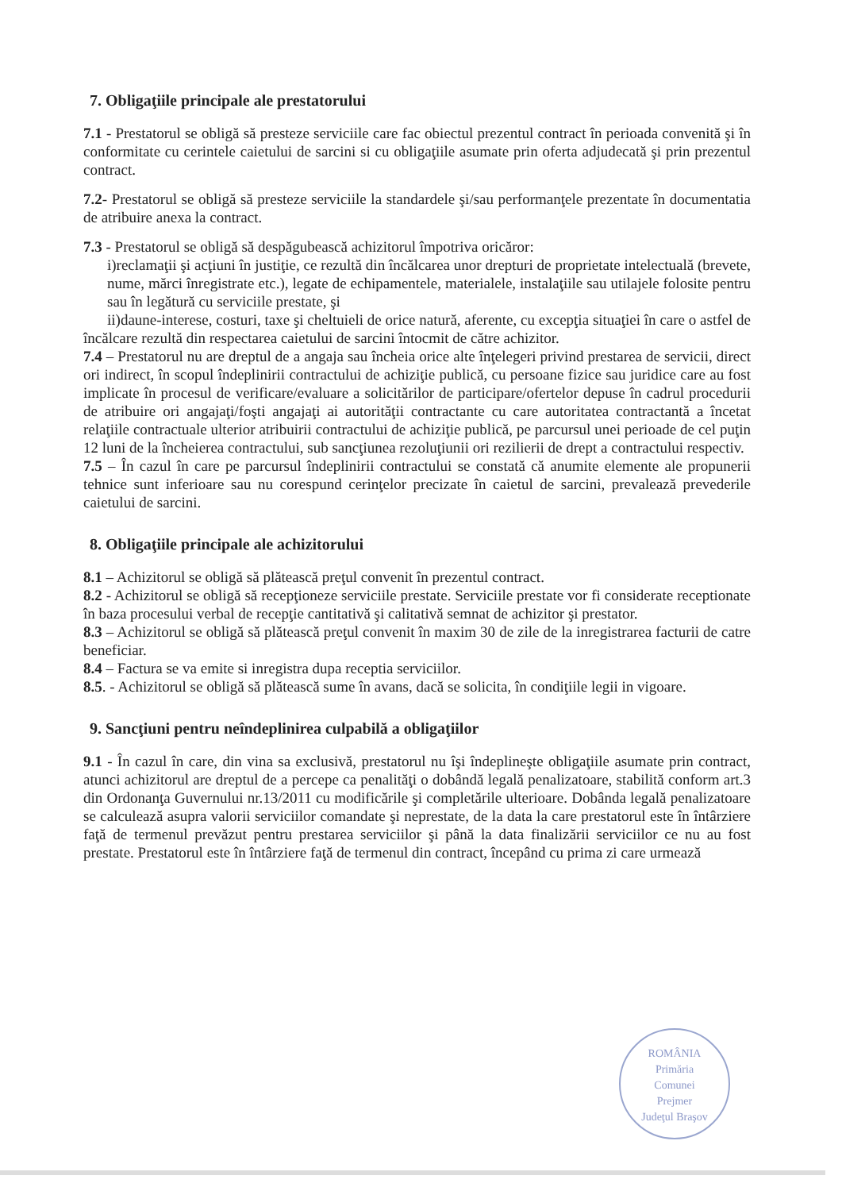7. Obligaţiile principale ale prestatorului
7.1 - Prestatorul se obligă să presteze serviciile care fac obiectul prezentul contract în perioada convenită şi în conformitate cu cerintele caietului de sarcini si cu obligaţiile asumate prin oferta adjudecată şi prin prezentul contract.
7.2- Prestatorul se obligă să presteze serviciile la standardele şi/sau performanţele prezentate în documentatia de atribuire anexa la contract.
7.3 - Prestatorul se obligă să despăgubească achizitorul împotriva oricăror:
i)reclamaţii şi acţiuni în justiţie, ce rezultă din încălcarea unor drepturi de proprietate intelectuală (brevete, nume, mărci înregistrate etc.), legate de echipamentele, materialele, instalaţiile sau utilajele folosite pentru sau în legătură cu serviciile prestate, şi
ii)daune-interese, costuri, taxe şi cheltuieli de orice natură, aferente, cu excepţia situaţiei în care o astfel de încălcare rezultă din respectarea caietului de sarcini întocmit de către achizitor.
7.4 – Prestatorul nu are dreptul de a angaja sau încheia orice alte înţelegeri privind prestarea de servicii, direct ori indirect, în scopul îndeplinirii contractului de achiziţie publică, cu persoane fizice sau juridice care au fost implicate în procesul de verificare/evaluare a solicitărilor de participare/ofertelor depuse în cadrul procedurii de atribuire ori angajaţi/foşti angajaţi ai autorităţii contractante cu care autoritatea contractantă a încetat relaţiile contractuale ulterior atribuirii contractului de achiziţie publică, pe parcursul unei perioade de cel puţin 12 luni de la încheierea contractului, sub sancţiunea rezoluţiunii ori rezilierii de drept a contractului respectiv.
7.5 – În cazul în care pe parcursul îndeplinirii contractului se constată că anumite elemente ale propunerii tehnice sunt inferioare sau nu corespund cerinţelor precizate în caietul de sarcini, prevalează prevederile caietului de sarcini.
8. Obligaţiile principale ale achizitorului
8.1 – Achizitorul se obligă să plătească preţul convenit în prezentul contract.
8.2 - Achizitorul se obligă să recepţioneze serviciile prestate. Serviciile prestate vor fi considerate receptionate în baza procesului verbal de recepţie cantitativă şi calitativă semnat de achizitor şi prestator.
8.3 – Achizitorul se obligă să plătească preţul convenit în maxim 30 de zile de la inregistrarea facturii de catre beneficiar.
8.4 – Factura se va emite si inregistra dupa receptia serviciilor.
8.5. - Achizitorul se obligă să plătească sume în avans, dacă se solicita, în condiţiile legii in vigoare.
9. Sancţiuni pentru neîndeplinirea culpabilă a obligaţiilor
9.1 - În cazul în care, din vina sa exclusivă, prestatorul nu îşi îndeplineşte obligaţiile asumate prin contract, atunci achizitorul are dreptul de a percepe ca penalităţi o dobândă legală penalizatoare, stabilită conform art.3 din Ordonanţa Guvernului nr.13/2011 cu modificările şi completările ulterioare. Dobânda legală penalizatoare se calculează asupra valorii serviciilor comandate şi neprestate, de la data la care prestatorul este în întârziere faţă de termenul prevăzut pentru prestarea serviciilor şi până la data finalizării serviciilor ce nu au fost prestate. Prestatorul este în întârziere faţă de termenul din contract, începând cu prima zi care urmează
ROMÂNIA
Primăria
Comunei
Prejmer
Judeţul Braşov